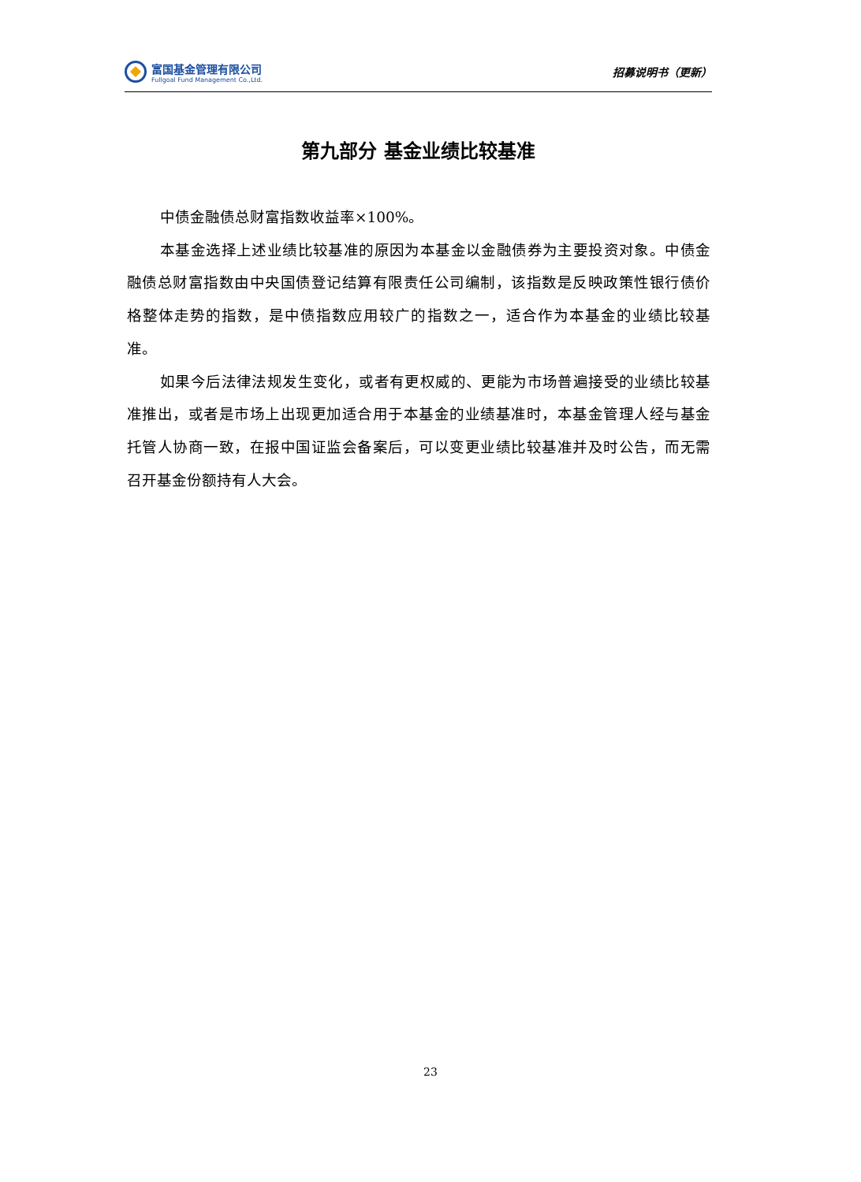富国基金管理有限公司
Fullgoal Fund Management Co.,Ltd.
招募说明书（更新）
第九部分 基金业绩比较基准
中债金融债总财富指数收益率×100%。
本基金选择上述业绩比较基准的原因为本基金以金融债券为主要投资对象。中债金融债总财富指数由中央国债登记结算有限责任公司编制，该指数是反映政策性银行债价格整体走势的指数，是中债指数应用较广的指数之一，适合作为本基金的业绩比较基准。
如果今后法律法规发生变化，或者有更权威的、更能为市场普遍接受的业绩比较基准推出，或者是市场上出现更加适合用于本基金的业绩基准时，本基金管理人经与基金托管人协商一致，在报中国证监会备案后，可以变更业绩比较基准并及时公告，而无需召开基金份额持有人大会。
23